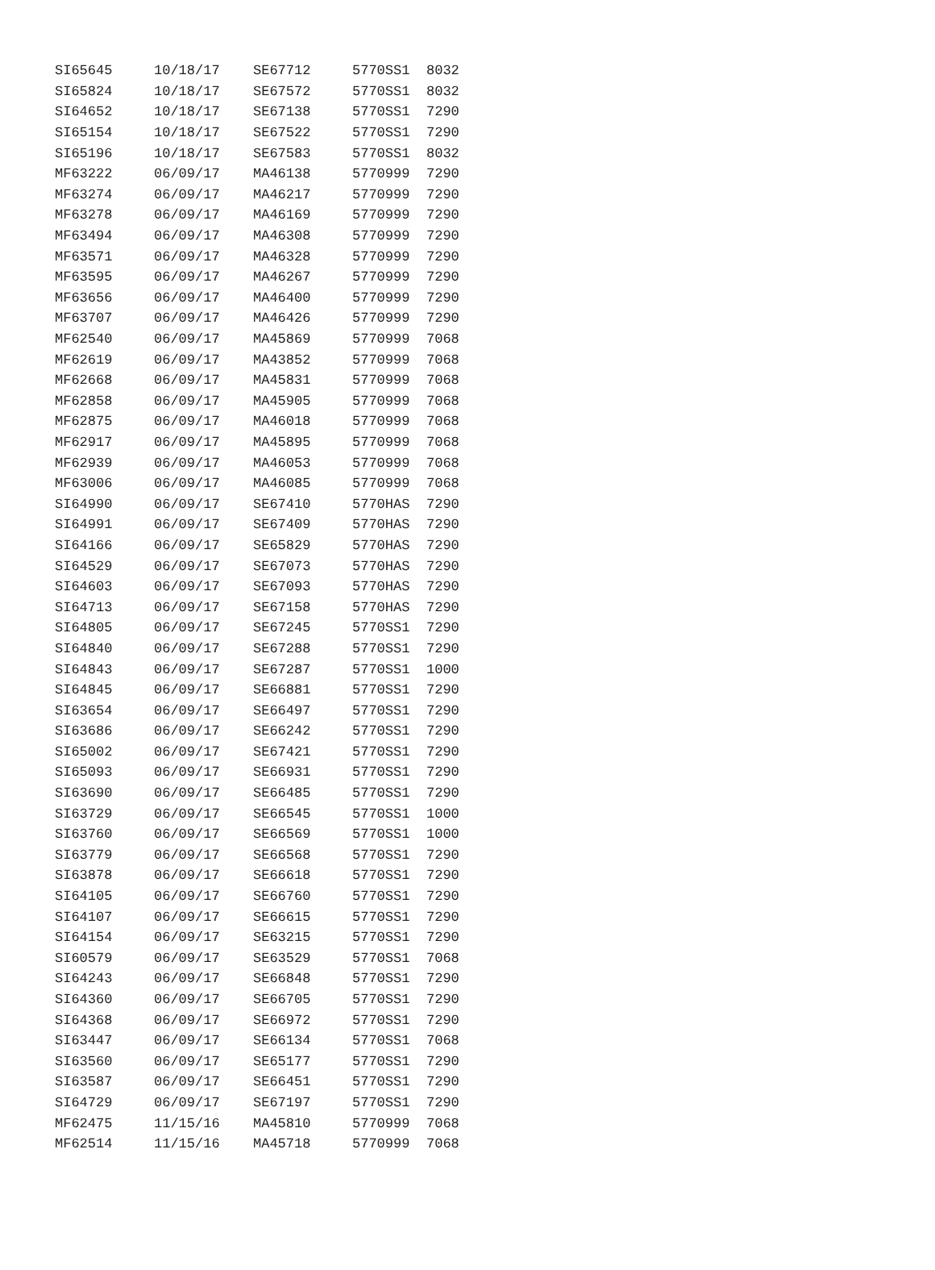| SI65645 | 10/18/17 | SE67712 | 5770SS1 | 8032 |
| SI65824 | 10/18/17 | SE67572 | 5770SS1 | 8032 |
| SI64652 | 10/18/17 | SE67138 | 5770SS1 | 7290 |
| SI65154 | 10/18/17 | SE67522 | 5770SS1 | 7290 |
| SI65196 | 10/18/17 | SE67583 | 5770SS1 | 8032 |
| MF63222 | 06/09/17 | MA46138 | 5770999 | 7290 |
| MF63274 | 06/09/17 | MA46217 | 5770999 | 7290 |
| MF63278 | 06/09/17 | MA46169 | 5770999 | 7290 |
| MF63494 | 06/09/17 | MA46308 | 5770999 | 7290 |
| MF63571 | 06/09/17 | MA46328 | 5770999 | 7290 |
| MF63595 | 06/09/17 | MA46267 | 5770999 | 7290 |
| MF63656 | 06/09/17 | MA46400 | 5770999 | 7290 |
| MF63707 | 06/09/17 | MA46426 | 5770999 | 7290 |
| MF62540 | 06/09/17 | MA45869 | 5770999 | 7068 |
| MF62619 | 06/09/17 | MA43852 | 5770999 | 7068 |
| MF62668 | 06/09/17 | MA45831 | 5770999 | 7068 |
| MF62858 | 06/09/17 | MA45905 | 5770999 | 7068 |
| MF62875 | 06/09/17 | MA46018 | 5770999 | 7068 |
| MF62917 | 06/09/17 | MA45895 | 5770999 | 7068 |
| MF62939 | 06/09/17 | MA46053 | 5770999 | 7068 |
| MF63006 | 06/09/17 | MA46085 | 5770999 | 7068 |
| SI64990 | 06/09/17 | SE67410 | 5770HAS | 7290 |
| SI64991 | 06/09/17 | SE67409 | 5770HAS | 7290 |
| SI64166 | 06/09/17 | SE65829 | 5770HAS | 7290 |
| SI64529 | 06/09/17 | SE67073 | 5770HAS | 7290 |
| SI64603 | 06/09/17 | SE67093 | 5770HAS | 7290 |
| SI64713 | 06/09/17 | SE67158 | 5770HAS | 7290 |
| SI64805 | 06/09/17 | SE67245 | 5770SS1 | 7290 |
| SI64840 | 06/09/17 | SE67288 | 5770SS1 | 7290 |
| SI64843 | 06/09/17 | SE67287 | 5770SS1 | 1000 |
| SI64845 | 06/09/17 | SE66881 | 5770SS1 | 7290 |
| SI63654 | 06/09/17 | SE66497 | 5770SS1 | 7290 |
| SI63686 | 06/09/17 | SE66242 | 5770SS1 | 7290 |
| SI65002 | 06/09/17 | SE67421 | 5770SS1 | 7290 |
| SI65093 | 06/09/17 | SE66931 | 5770SS1 | 7290 |
| SI63690 | 06/09/17 | SE66485 | 5770SS1 | 7290 |
| SI63729 | 06/09/17 | SE66545 | 5770SS1 | 1000 |
| SI63760 | 06/09/17 | SE66569 | 5770SS1 | 1000 |
| SI63779 | 06/09/17 | SE66568 | 5770SS1 | 7290 |
| SI63878 | 06/09/17 | SE66618 | 5770SS1 | 7290 |
| SI64105 | 06/09/17 | SE66760 | 5770SS1 | 7290 |
| SI64107 | 06/09/17 | SE66615 | 5770SS1 | 7290 |
| SI64154 | 06/09/17 | SE63215 | 5770SS1 | 7290 |
| SI60579 | 06/09/17 | SE63529 | 5770SS1 | 7068 |
| SI64243 | 06/09/17 | SE66848 | 5770SS1 | 7290 |
| SI64360 | 06/09/17 | SE66705 | 5770SS1 | 7290 |
| SI64368 | 06/09/17 | SE66972 | 5770SS1 | 7290 |
| SI63447 | 06/09/17 | SE66134 | 5770SS1 | 7068 |
| SI63560 | 06/09/17 | SE65177 | 5770SS1 | 7290 |
| SI63587 | 06/09/17 | SE66451 | 5770SS1 | 7290 |
| SI64729 | 06/09/17 | SE67197 | 5770SS1 | 7290 |
| MF62475 | 11/15/16 | MA45810 | 5770999 | 7068 |
| MF62514 | 11/15/16 | MA45718 | 5770999 | 7068 |